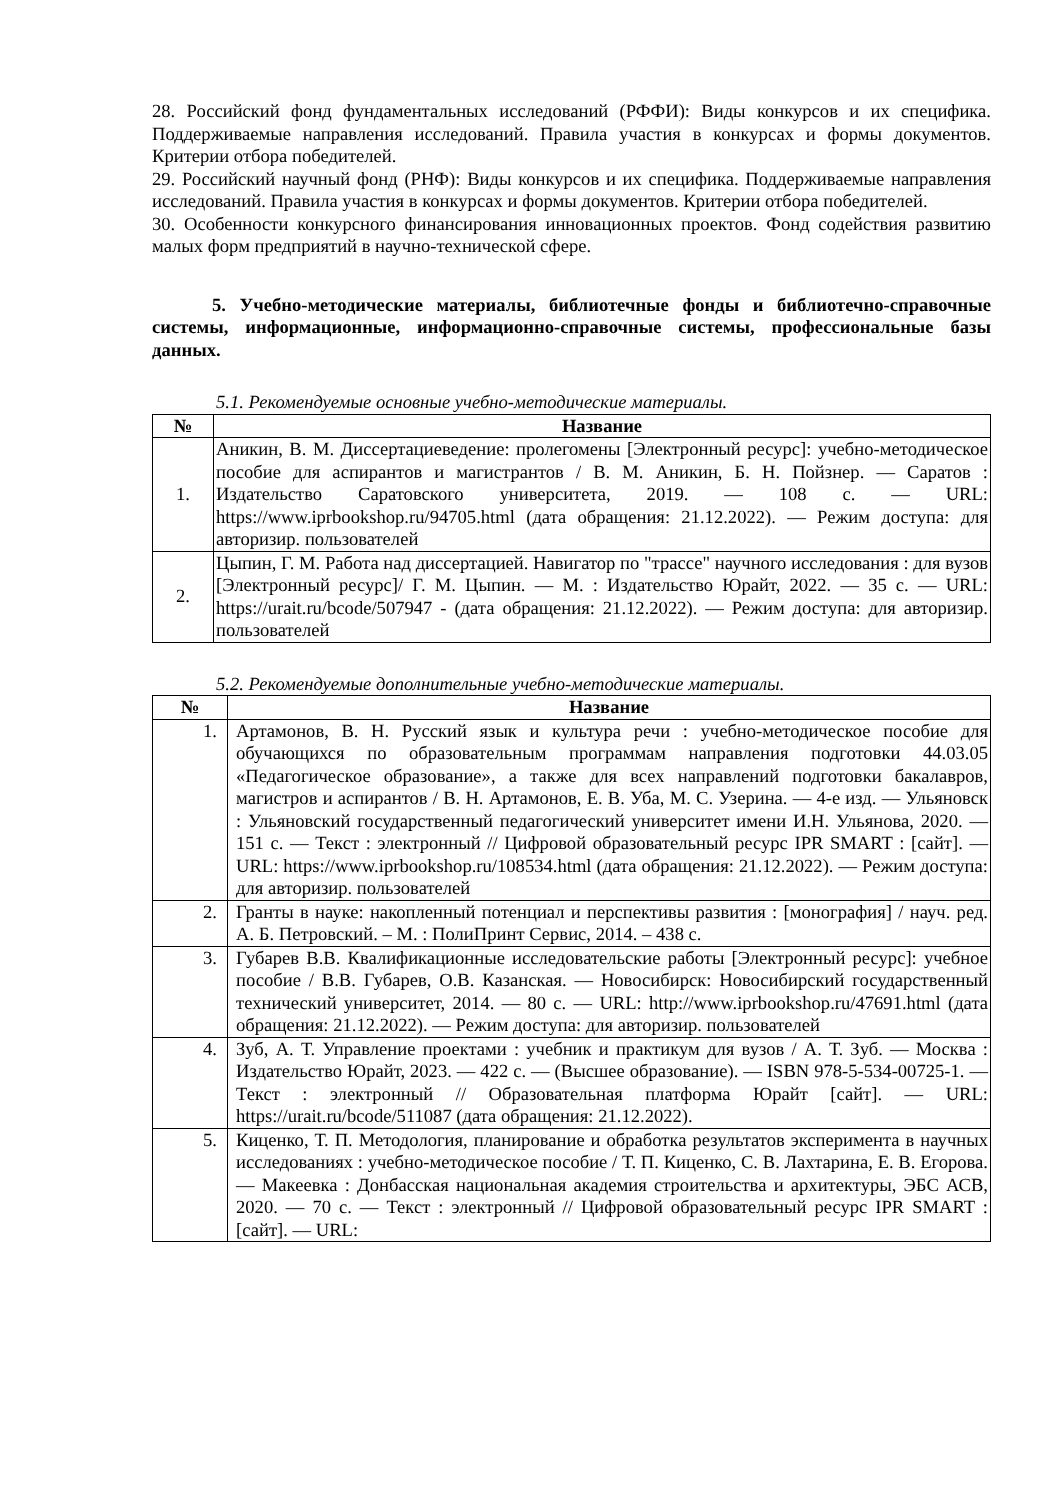28. Российский фонд фундаментальных исследований (РФФИ): Виды конкурсов и их специфика. Поддерживаемые направления исследований. Правила участия в конкурсах и формы документов. Критерии отбора победителей.
29. Российский научный фонд (РНФ): Виды конкурсов и их специфика. Поддерживаемые направления исследований. Правила участия в конкурсах и формы документов. Критерии отбора победителей.
30. Особенности конкурсного финансирования инновационных проектов. Фонд содействия развитию малых форм предприятий в научно-технической сфере.
5. Учебно-методические материалы, библиотечные фонды и библиотечно-справочные системы, информационные, информационно-справочные системы, профессиональные базы данных.
5.1. Рекомендуемые основные учебно-методические материалы.
| № | Название |
| --- | --- |
| 1. | Аникин, В. М. Диссертациеведение: пролегомены [Электронный ресурс]: учебно-методическое пособие для аспирантов и магистрантов / В. М. Аникин, Б. Н. Пойзнер. — Саратов : Издательство Саратовского университета, 2019. — 108 с. — URL: https://www.iprbookshop.ru/94705.html (дата обращения: 21.12.2022). — Режим доступа: для авторизир. пользователей |
| 2. | Цыпин, Г. М. Работа над диссертацией. Навигатор по "трассе" научного исследования : для вузов [Электронный ресурс]/ Г. М. Цыпин. — М. : Издательство Юрайт, 2022. — 35 с. — URL: https://urait.ru/bcode/507947 - (дата обращения: 21.12.2022). — Режим доступа: для авторизир. пользователей |
5.2. Рекомендуемые дополнительные учебно-методические материалы.
| № | Название |
| --- | --- |
| 1. | Артамонов, В. Н. Русский язык и культура речи : учебно-методическое пособие для обучающихся по образовательным программам направления подготовки 44.03.05 «Педагогическое образование», а также для всех направлений подготовки бакалавров, магистров и аспирантов / В. Н. Артамонов, Е. В. Уба, М. С. Узерина. — 4-е изд. — Ульяновск : Ульяновский государственный педагогический университет имени И.Н. Ульянова, 2020. — 151 с. — Текст : электронный // Цифровой образовательный ресурс IPR SMART : [сайт]. — URL: https://www.iprbookshop.ru/108534.html (дата обращения: 21.12.2022). — Режим доступа: для авторизир. пользователей |
| 2. | Гранты в науке: накопленный потенциал и перспективы развития : [монография] / науч. ред. А. Б. Петровский. – М. : ПолиПринт Сервис, 2014. – 438 с. |
| 3. | Губарев В.В. Квалификационные исследовательские работы [Электронный ресурс]: учебное пособие / В.В. Губарев, О.В. Казанская. — Новосибирск: Новосибирский государственный технический университет, 2014. — 80 c. — URL: http://www.iprbookshop.ru/47691.html (дата обращения: 21.12.2022). — Режим доступа: для авторизир. пользователей |
| 4. | Зуб, А. Т. Управление проектами : учебник и практикум для вузов / А. Т. Зуб. — Москва : Издательство Юрайт, 2023. — 422 с. — (Высшее образование). — ISBN 978-5-534-00725-1. — Текст : электронный // Образовательная платформа Юрайт [сайт]. — URL: https://urait.ru/bcode/511087 (дата обращения: 21.12.2022). |
| 5. | Киценко, Т. П. Методология, планирование и обработка результатов эксперимента в научных исследованиях : учебно-методическое пособие / Т. П. Киценко, С. В. Лахтарина, Е. В. Егорова. — Макеевка : Донбасская национальная академия строительства и архитектуры, ЭБС АСВ, 2020. — 70 c. — Текст : электронный // Цифровой образовательный ресурс IPR SMART : [сайт]. — URL: |